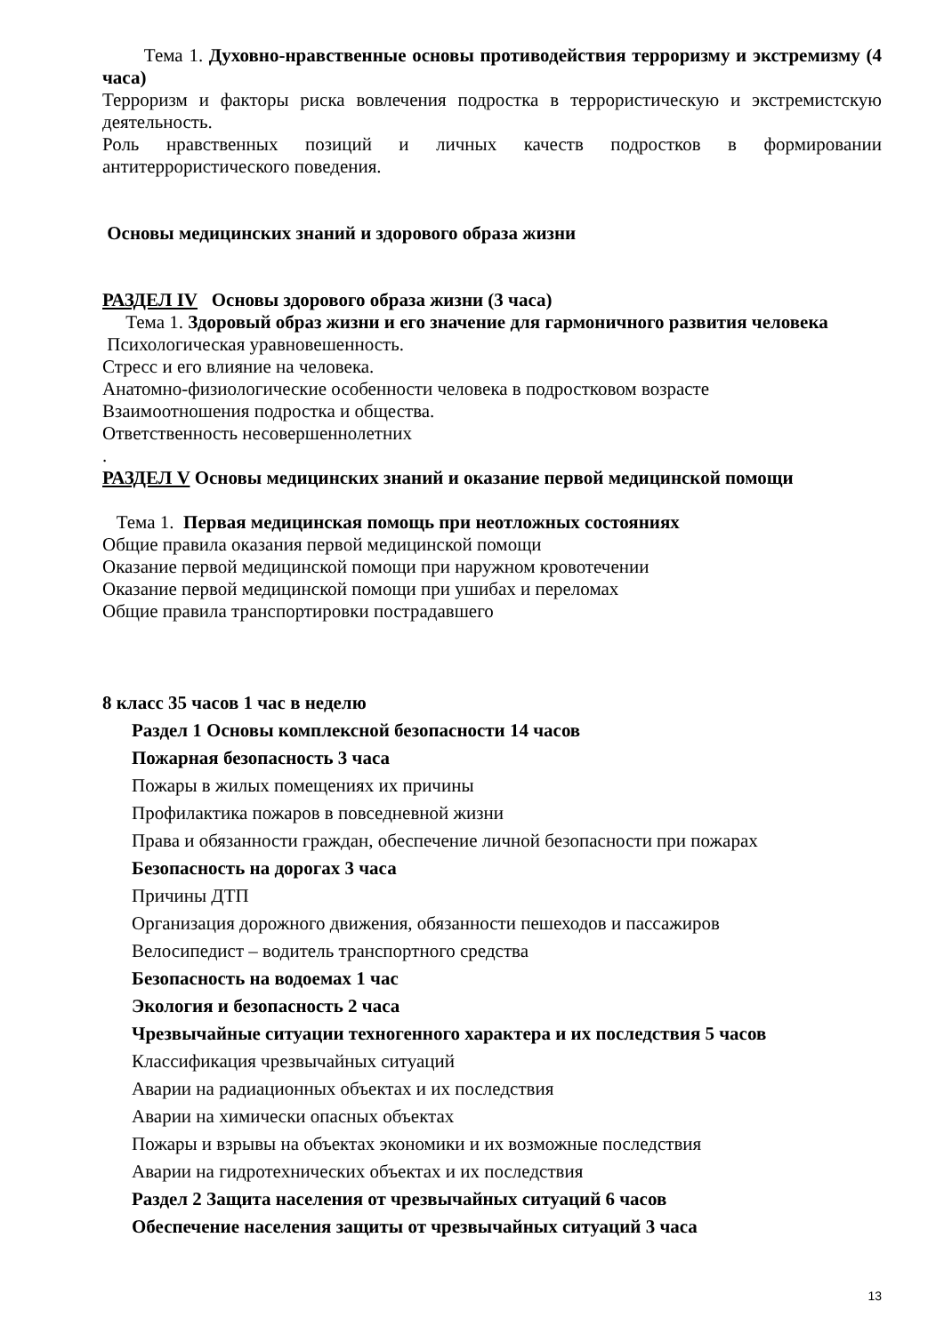Тема 1. Духовно-нравственные основы противодействия терроризму и экстремизму (4 часа)
Терроризм и факторы риска вовлечения подростка в террористическую и экстремистскую деятельность.
Роль нравственных позиций и личных качеств подростков в формировании антитеррористического поведения.
Основы медицинских знаний и здорового образа жизни
РАЗДЕЛ IV Основы здорового образа жизни (3 часа)
Тема 1. Здоровый образ жизни и его значение для гармоничного развития человека
Психологическая уравновешенность.
Стресс и его влияние на человека.
Анатомно-физиологические особенности человека в подростковом возрасте
Взаимоотношения подростка и общества.
Ответственность несовершеннолетних
.
РАЗДЕЛ V Основы медицинских знаний и оказание первой медицинской помощи
Тема 1. Первая медицинская помощь при неотложных состояниях
Общие правила оказания первой медицинской помощи
Оказание первой медицинской помощи при наружном кровотечении
Оказание первой медицинской помощи при ушибах и переломах
Общие правила транспортировки пострадавшего
8 класс 35 часов 1 час в неделю
Раздел 1 Основы комплексной безопасности 14 часов
Пожарная безопасность 3 часа
Пожары в жилых помещениях их причины
Профилактика пожаров в повседневной жизни
Права и обязанности граждан, обеспечение личной безопасности при пожарах
Безопасность на дорогах 3 часа
Причины ДТП
Организация дорожного движения, обязанности пешеходов и пассажиров
Велосипедист – водитель транспортного средства
Безопасность на водоемах 1 час
Экология и безопасность 2 часа
Чрезвычайные ситуации техногенного характера и их последствия 5 часов
Классификация чрезвычайных ситуаций
Аварии на радиационных объектах и их последствия
Аварии на химически опасных объектах
Пожары и взрывы на объектах экономики и их возможные последствия
Аварии на гидротехнических объектах и их последствия
Раздел 2 Защита населения от чрезвычайных ситуаций 6 часов
Обеспечение населения защиты от чрезвычайных ситуаций 3 часа
13